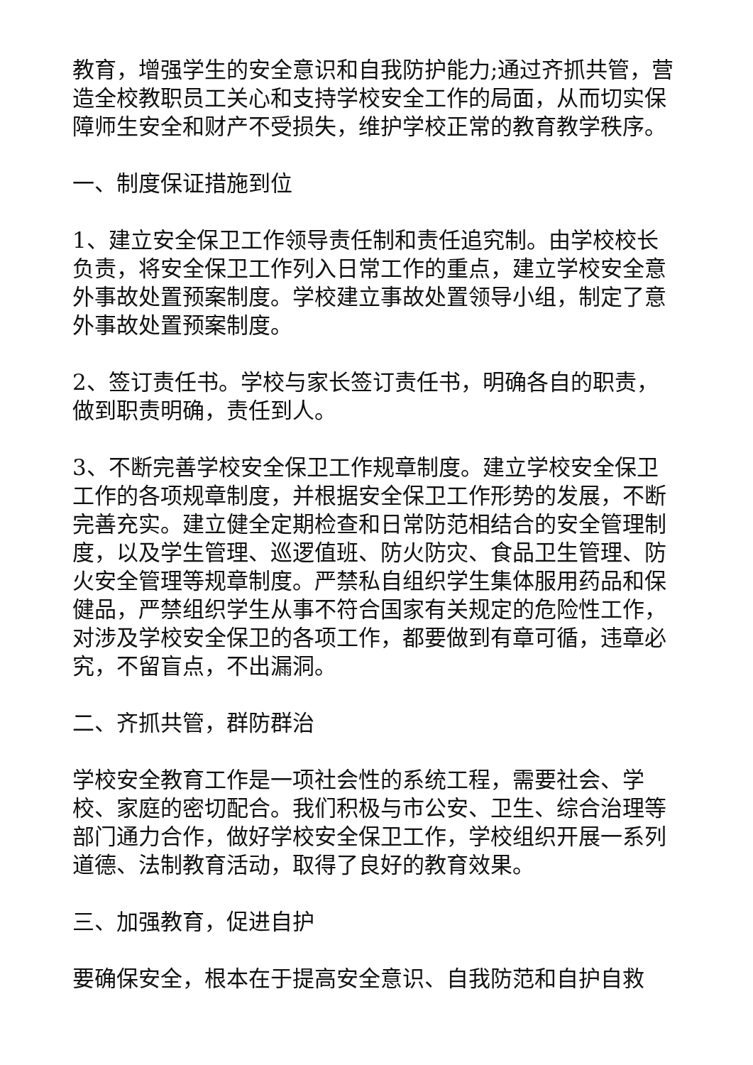教育，增强学生的安全意识和自我防护能力;通过齐抓共管，营造全校教职员工关心和支持学校安全工作的局面，从而切实保障师生安全和财产不受损失，维护学校正常的教育教学秩序。
一、制度保证措施到位
1、建立安全保卫工作领导责任制和责任追究制。由学校校长负责，将安全保卫工作列入日常工作的重点，建立学校安全意外事故处置预案制度。学校建立事故处置领导小组，制定了意外事故处置预案制度。
2、签订责任书。学校与家长签订责任书，明确各自的职责，做到职责明确，责任到人。
3、不断完善学校安全保卫工作规章制度。建立学校安全保卫工作的各项规章制度，并根据安全保卫工作形势的发展，不断完善充实。建立健全定期检查和日常防范相结合的安全管理制度，以及学生管理、巡逻值班、防火防灾、食品卫生管理、防火安全管理等规章制度。严禁私自组织学生集体服用药品和保健品，严禁组织学生从事不符合国家有关规定的危险性工作，对涉及学校安全保卫的各项工作，都要做到有章可循，违章必究，不留盲点，不出漏洞。
二、齐抓共管，群防群治
学校安全教育工作是一项社会性的系统工程，需要社会、学校、家庭的密切配合。我们积极与市公安、卫生、综合治理等部门通力合作，做好学校安全保卫工作，学校组织开展一系列道德、法制教育活动，取得了良好的教育效果。
三、加强教育，促进自护
要确保安全，根本在于提高安全意识、自我防范和自护自救